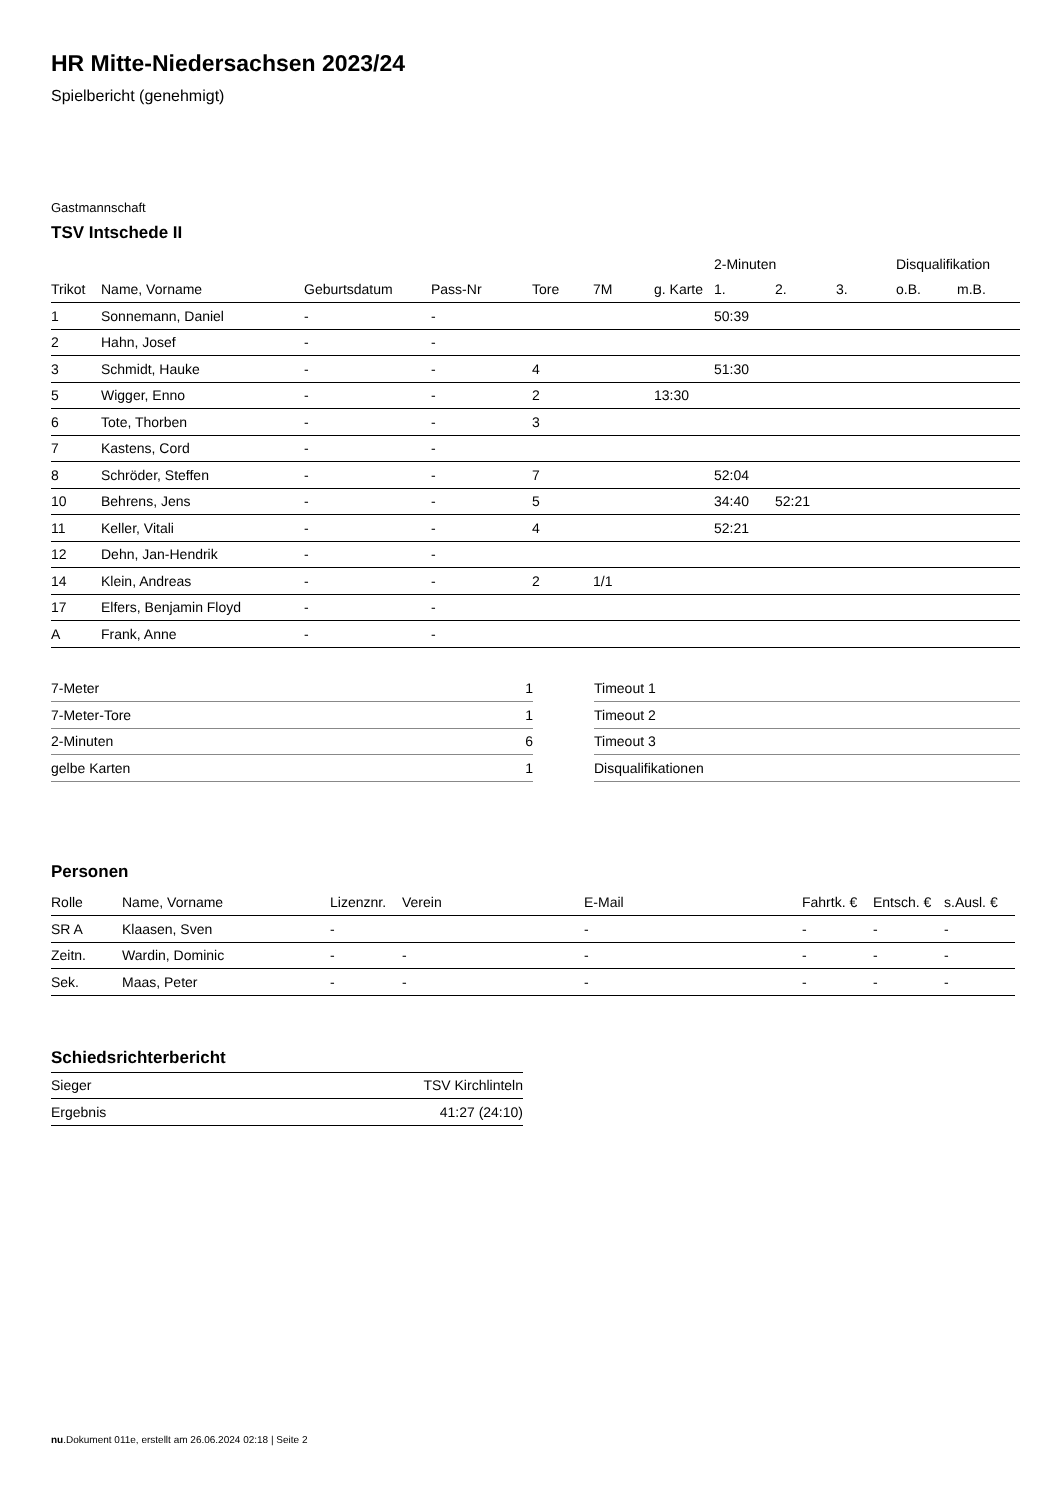HR Mitte-Niedersachsen 2023/24
Spielbericht (genehmigt)
Gastmannschaft
TSV Intschede II
| | | | | | | | 2-Minuten | | | Disqualifikation | |
| --- | --- | --- | --- | --- | --- | --- | --- | --- | --- | --- | --- |
| Trikot | Name, Vorname | Geburtsdatum | Pass-Nr | Tore | 7M | g. Karte | 1. | 2. | 3. | o.B. | m.B. |
| 1 | Sonnemann, Daniel | - | - | | | | 50:39 | | | | |
| 2 | Hahn, Josef | - | - | | | | | | | | |
| 3 | Schmidt, Hauke | - | - | 4 | | | 51:30 | | | | |
| 5 | Wigger, Enno | - | - | 2 | | 13:30 | | | | | |
| 6 | Tote, Thorben | - | - | 3 | | | | | | | |
| 7 | Kastens, Cord | - | - | | | | | | | | |
| 8 | Schröder, Steffen | - | - | 7 | | | 52:04 | | | | |
| 10 | Behrens, Jens | - | - | 5 | | | 34:40 | 52:21 | | | |
| 11 | Keller, Vitali | - | - | 4 | | | 52:21 | | | | |
| 12 | Dehn, Jan-Hendrik | - | - | | | | | | | | |
| 14 | Klein, Andreas | - | - | 2 | 1/1 | | | | | | |
| 17 | Elfers, Benjamin Floyd | - | - | | | | | | | | |
| A | Frank, Anne | - | - | | | | | | | | |
| 7-Meter | 1 |
| 7-Meter-Tore | 1 |
| 2-Minuten | 6 |
| gelbe Karten | 1 |
| Timeout 1 |
| Timeout 2 |
| Timeout 3 |
| Disqualifikationen |
Personen
| Rolle | Name, Vorname | Lizenznr. | Verein | E-Mail | Fahrtk. € | Entsch. € | s.Ausl. € |
| --- | --- | --- | --- | --- | --- | --- | --- |
| SR A | Klaasen, Sven | - | | - | - | - | - |
| Zeitn. | Wardin, Dominic | - | - | - | - | - | - |
| Sek. | Maas, Peter | - | - | - | - | - | - |
Schiedsrichterbericht
| Sieger | TSV Kirchlinteln |
| Ergebnis | 41:27 (24:10) |
nu.Dokument 011e, erstellt am 26.06.2024 02:18 | Seite 2